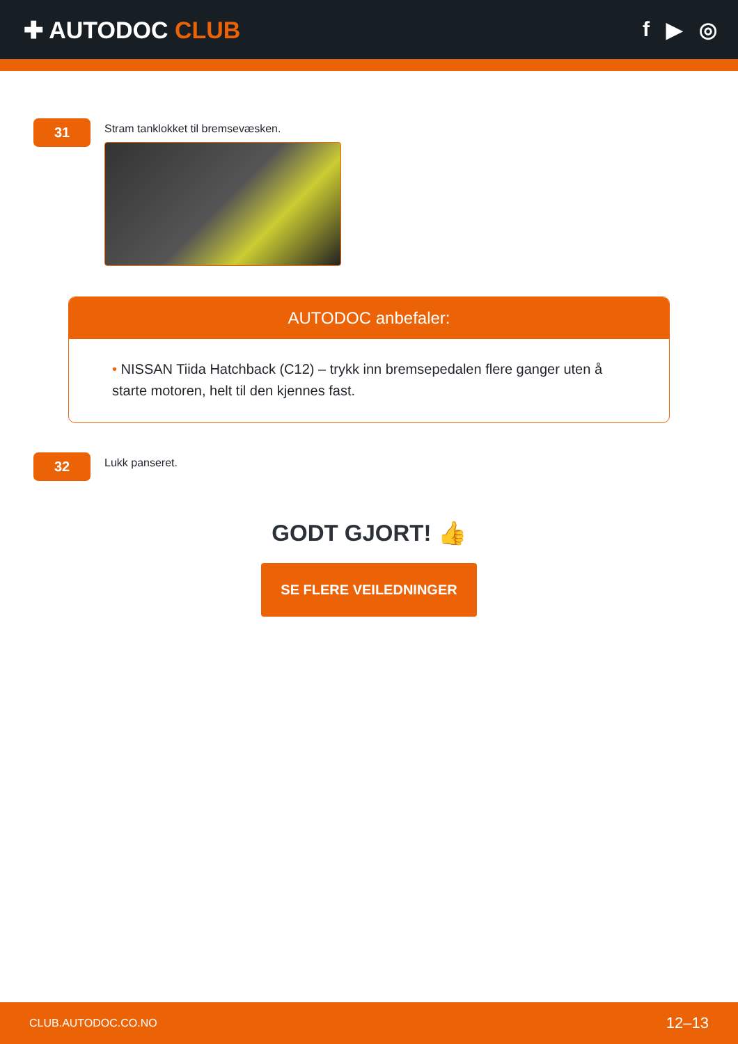✚ AUTODOC CLUB f ▶ ◎
31
Stram tanklokket til bremsevæsken.
AUTODOC anbefaler:
• NISSAN Tiida Hatchback (C12) – trykk inn bremsepedalen flere ganger uten å starte motoren, helt til den kjennes fast.
32
Lukk panseret.
GODT GJORT! 👍
SE FLERE VEILEDNINGER
CLUB.AUTODOC.CO.NO 12–13